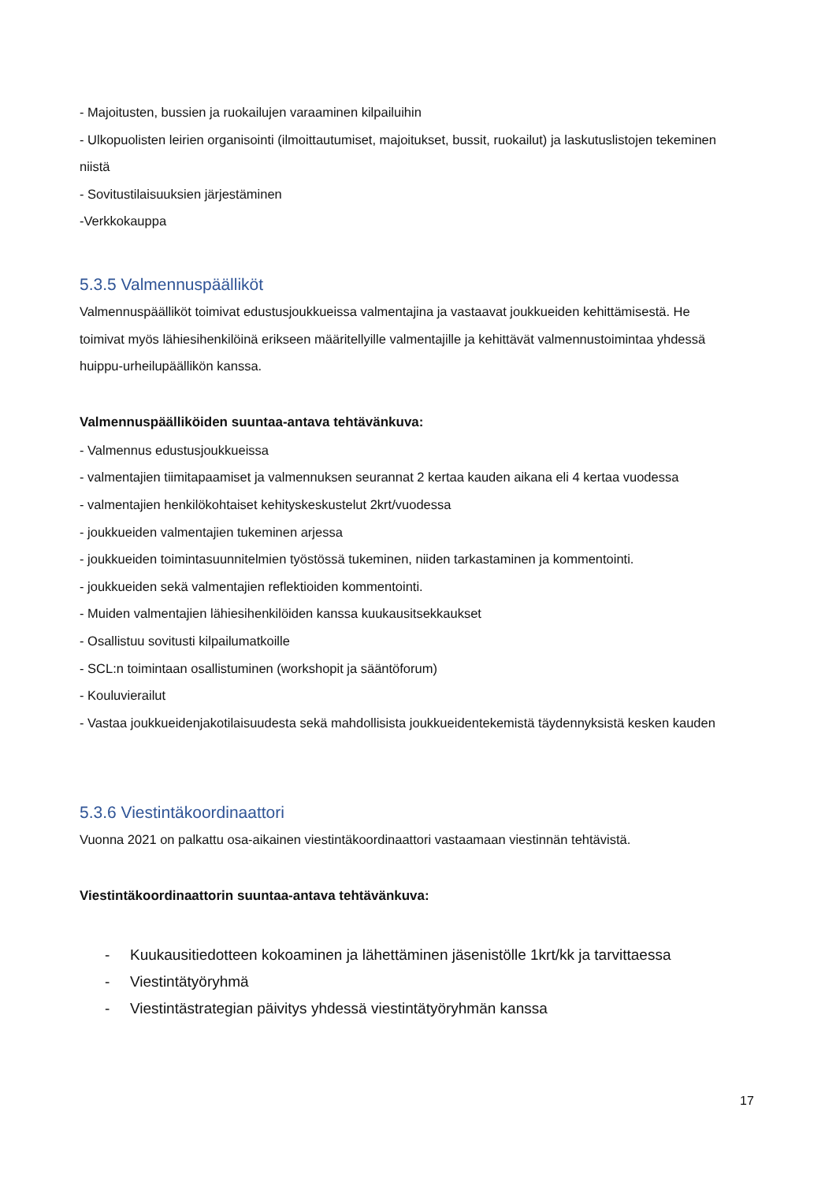- Majoitusten, bussien ja ruokailujen varaaminen kilpailuihin
- Ulkopuolisten leirien organisointi (ilmoittautumiset, majoitukset, bussit, ruokailut) ja laskutuslistojen tekeminen niistä
- Sovitustilaisuuksien järjestäminen
-Verkkokauppa
5.3.5 Valmennuspäälliköt
Valmennuspäälliköt toimivat edustusjoukkueissa valmentajina ja vastaavat joukkueiden kehittämisestä. He toimivat myös lähiesihenkilöinä erikseen määritellyille valmentajille ja kehittävät valmennustoimintaa yhdessä huippu-urheilupäällikön kanssa.
Valmennuspäälliköiden suuntaa-antava tehtävänkuva:
- Valmennus edustusjoukkueissa
- valmentajien tiimitapaamiset ja valmennuksen seurannat 2 kertaa kauden aikana eli 4 kertaa vuodessa
- valmentajien henkilökohtaiset kehityskeskustelut 2krt/vuodessa
- joukkueiden valmentajien tukeminen arjessa
- joukkueiden toimintasuunnitelmien työstössä tukeminen, niiden tarkastaminen ja kommentointi.
- joukkueiden sekä valmentajien reflektioiden kommentointi.
- Muiden valmentajien lähiesihenkilöiden kanssa kuukausitsekkaukset
- Osallistuu sovitusti kilpailumatkoille
- SCL:n toimintaan osallistuminen (workshopit ja sääntöforum)
- Kouluvierailut
- Vastaa joukkueidenjakotilaisuudesta sekä mahdollisista joukkueidentekemistä täydennyksistä kesken kauden
5.3.6 Viestintäkoordinaattori
Vuonna 2021 on palkattu osa-aikainen viestintäkoordinaattori vastaamaan viestinnän tehtävistä.
Viestintäkoordinaattorin suuntaa-antava tehtävänkuva:
- Kuukausitiedotteen kokoaminen ja lähettäminen jäsenistölle 1krt/kk ja tarvittaessa
- Viestintätyöryhmä
- Viestintästrategian päivitys yhdessä viestintätyöryhmän kanssa
17